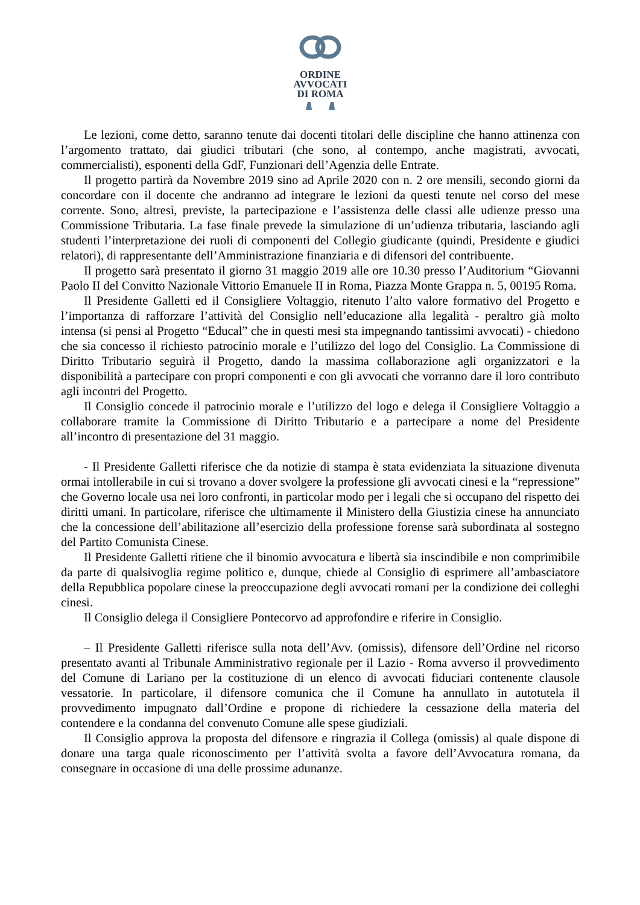ORDINE
AVVOCATI
DI ROMA
Le lezioni, come detto, saranno tenute dai docenti titolari delle discipline che hanno attinenza con l’argomento trattato, dai giudici tributari (che sono, al contempo, anche magistrati, avvocati, commercialisti), esponenti della GdF, Funzionari dell’Agenzia delle Entrate.
Il progetto partirà da Novembre 2019 sino ad Aprile 2020 con n. 2 ore mensili, secondo giorni da concordare con il docente che andranno ad integrare le lezioni da questi tenute nel corso del mese corrente. Sono, altresì, previste, la partecipazione e l’assistenza delle classi alle udienze presso una Commissione Tributaria. La fase finale prevede la simulazione di un’udienza tributaria, lasciando agli studenti l’interpretazione dei ruoli di componenti del Collegio giudicante (quindi, Presidente e giudici relatori), di rappresentante dell’Amministrazione finanziaria e di difensori del contribuente.
Il progetto sarà presentato il giorno 31 maggio 2019 alle ore 10.30 presso l’Auditorium “Giovanni Paolo II del Convitto Nazionale Vittorio Emanuele II in Roma, Piazza Monte Grappa n. 5, 00195 Roma.
Il Presidente Galletti ed il Consigliere Voltaggio, ritenuto l’alto valore formativo del Progetto e l’importanza di rafforzare l’attività del Consiglio nell’educazione alla legalità - peraltro già molto intensa (si pensi al Progetto “Educal” che in questi mesi sta impegnando tantissimi avvocati) - chiedono che sia concesso il richiesto patrocinio morale e l’utilizzo del logo del Consiglio. La Commissione di Diritto Tributario seguirà il Progetto, dando la massima collaborazione agli organizzatori e la disponibilità a partecipare con propri componenti e con gli avvocati che vorranno dare il loro contributo agli incontri del Progetto.
Il Consiglio concede il patrocinio morale e l’utilizzo del logo e delega il Consigliere Voltaggio a collaborare tramite la Commissione di Diritto Tributario e a partecipare a nome del Presidente all’incontro di presentazione del 31 maggio.
- Il Presidente Galletti riferisce che da notizie di stampa è stata evidenziata la situazione divenuta ormai intollerabile in cui si trovano a dover svolgere la professione gli avvocati cinesi e la “repressione” che Governo locale usa nei loro confronti, in particolar modo per i legali che si occupano del rispetto dei diritti umani. In particolare, riferisce che ultimamente il Ministero della Giustizia cinese ha annunciato che la concessione dell’abilitazione all’esercizio della professione forense sarà subordinata al sostegno del Partito Comunista Cinese.
Il Presidente Galletti ritiene che il binomio avvocatura e libertà sia inscindibile e non comprimibile da parte di qualsivoglia regime politico e, dunque, chiede al Consiglio di esprimere all’ambasciatore della Repubblica popolare cinese la preoccupazione degli avvocati romani per la condizione dei colleghi cinesi.
Il Consiglio delega il Consigliere Pontecorvo ad approfondire e riferire in Consiglio.
– Il Presidente Galletti riferisce sulla nota dell’Avv. (omissis), difensore dell’Ordine nel ricorso presentato avanti al Tribunale Amministrativo regionale per il Lazio - Roma avverso il provvedimento del Comune di Lariano per la costituzione di un elenco di avvocati fiduciari contenente clausole vessatorie. In particolare, il difensore comunica che il Comune ha annullato in autotutela il provvedimento impugnato dall’Ordine e propone di richiedere la cessazione della materia del contendere e la condanna del convenuto Comune alle spese giudiziali.
Il Consiglio approva la proposta del difensore e ringrazia il Collega (omissis) al quale dispone di donare una targa quale riconoscimento per l’attività svolta a favore dell’Avvocatura romana, da consegnare in occasione di una delle prossime adunanze.